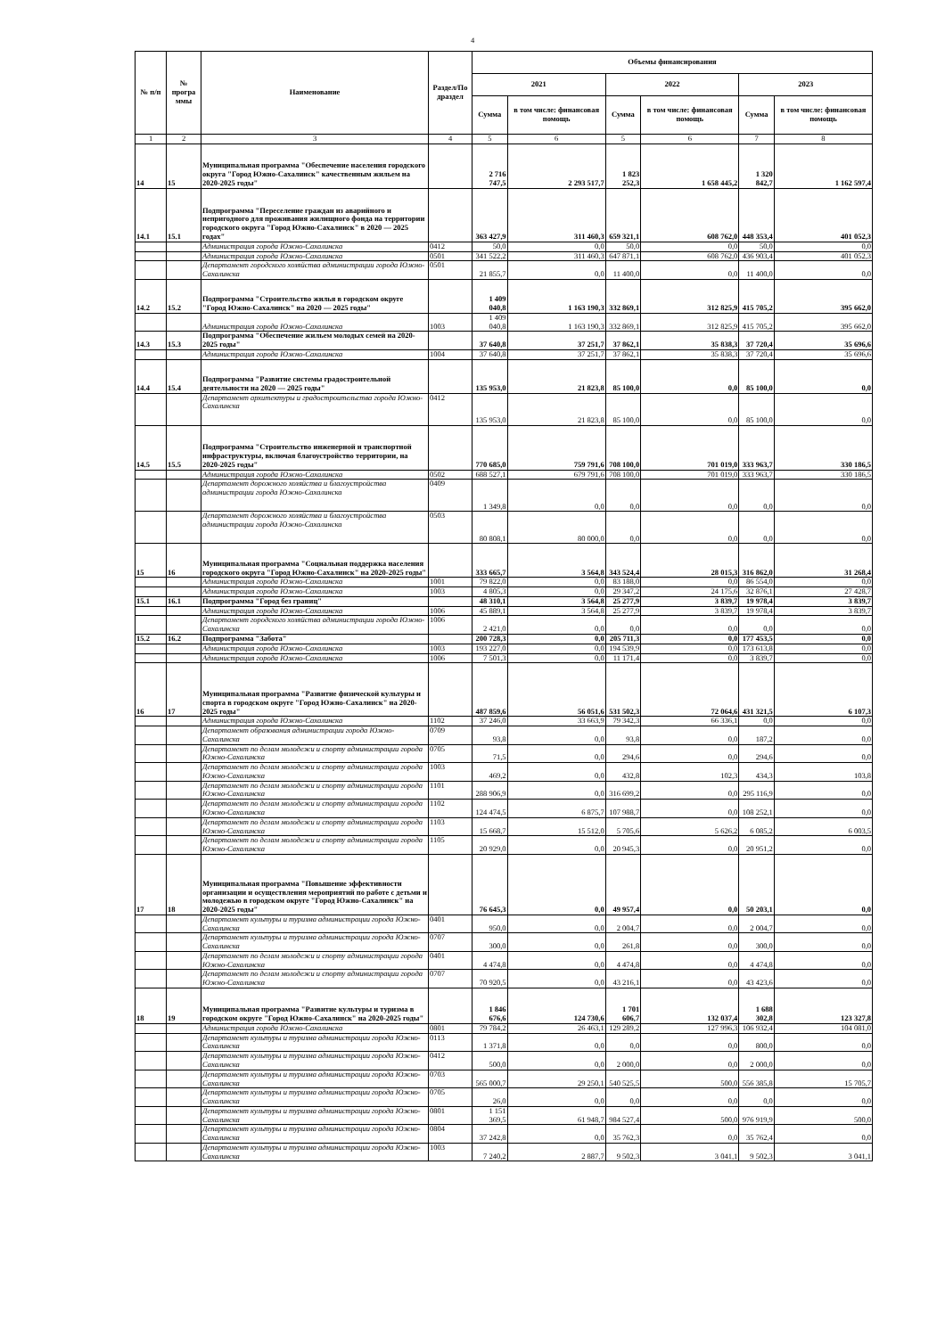4
| № п/п | № програ ммы | Наименование | Раздел/По драздел | Объемы финансирования | | | | | |
| --- | --- | --- | --- | --- | --- | --- | --- | --- | --- |
| | | | | 2021 | | 2022 | | 2023 | |
| | | | | Сумма | в том числе: финансовая помощь | Сумма | в том числе: финансовая помощь | Сумма | в том числе: финансовая помощь |
| 1 | 2 | 3 | 4 | 5 | 6 | 5 | 6 | 7 | 8 |
| 14 | 15 | Муниципальная программа "Обеспечение населения городского округа "Город Южно-Сахалинск" качественным жильем на 2020-2025 годы" | | 2 716 747,5 | 2 293 517,7 | 1 823 252,3 | 1 658 445,2 | 1 320 842,7 | 1 162 597,4 |
| 14.1 | 15.1 | Подпрограмма "Переселение граждан из аварийного и непригодного для проживания жилищного фонда на территории городского округа "Город Южно-Сахалинск" в 2020 — 2025 годах" | | 363 427,9 | 311 460,3 | 659 321,1 | 608 762,0 | 448 353,4 | 401 052,3 |
| | | Администрация города Южно-Сахалинска | 0412 | 50,0 | 0,0 | 50,0 | 0,0 | 50,0 | 0,0 |
| | | Администрация города Южно-Сахалинска | 0501 | 341 522,2 | 311 460,3 | 647 871,1 | 608 762,0 | 436 903,4 | 401 052,3 |
| | | Департамент городского хозяйства администрации города Южно-Сахалинска | 0501 | 21 855,7 | 0,0 | 11 400,0 | 0,0 | 11 400,0 | 0,0 |
| 14.2 | 15.2 | Подпрограмма "Строительство жилья в городском округе "Город Южно-Сахалинск" на 2020 — 2025 годы" | | 1 409 040,8 | 1 163 190,3 | 332 869,1 | 312 825,9 | 415 705,2 | 395 662,0 |
| | | Администрация города Южно-Сахалинска | 1003 | 1 409 040,8 | 1 163 190,3 | 332 869,1 | 312 825,9 | 415 705,2 | 395 662,0 |
| 14.3 | 15.3 | Подпрограмма "Обеспечение жильем молодых семей на 2020-2025 годы" | | 37 640,8 | 37 251,7 | 37 862,1 | 35 838,3 | 37 720,4 | 35 696,6 |
| | | Администрация города Южно-Сахалинска | 1004 | 37 640,8 | 37 251,7 | 37 862,1 | 35 838,3 | 37 720,4 | 35 696,6 |
| 14.4 | 15.4 | Подпрограмма "Развитие системы градостроительной деятельности на 2020 — 2025 годы" | | 135 953,0 | 21 823,8 | 85 100,0 | 0,0 | 85 100,0 | 0,0 |
| | | Департамент архитектуры и градостроительства города Южно-Сахалинска | 0412 | 135 953,0 | 21 823,8 | 85 100,0 | 0,0 | 85 100,0 | 0,0 |
| 14.5 | 15.5 | Подпрограмма "Строительство инженерной и транспортной инфраструктуры, включая благоустройство территории, на 2020-2025 годы" | | 770 685,0 | 759 791,6 | 708 100,0 | 701 019,0 | 333 963,7 | 330 186,5 |
| | | Администрация города Южно-Сахалинска | 0502 | 688 527,1 | 679 791,6 | 708 100,0 | 701 019,0 | 333 963,7 | 330 186,5 |
| | | Департамент дорожного хозяйства и благоустройства администрации города Южно-Сахалинска | 0409 | 1 349,8 | 0,0 | 0,0 | 0,0 | 0,0 | 0,0 |
| | | Департамент дорожного хозяйства и благоустройства администрации города Южно-Сахалинска | 0503 | 80 808,1 | 80 000,0 | 0,0 | 0,0 | 0,0 | 0,0 |
| 15 | 16 | Муниципальная программа "Социальная поддержка населения городского округа "Город Южно-Сахалинск" на 2020-2025 годы" | | 333 665,7 | 3 564,8 | 343 524,4 | 28 015,3 | 316 862,0 | 31 268,4 |
| | | Администрация города Южно-Сахалинска | 1001 | 79 822,0 | 0,0 | 83 188,0 | 0,0 | 86 554,0 | 0,0 |
| | | Администрация города Южно-Сахалинска | 1003 | 4 805,3 | 0,0 | 29 347,2 | 24 175,6 | 32 876,1 | 27 428,7 |
| 15.1 | 16.1 | Подпрограмма "Город без границ" | | 48 310,1 | 3 564,8 | 25 277,9 | 3 839,7 | 19 978,4 | 3 839,7 |
| | | Администрация города Южно-Сахалинска | 1006 | 45 889,1 | 3 564,8 | 25 277,9 | 3 839,7 | 19 978,4 | 3 839,7 |
| | | Департамент городского хозяйства администрации города Южно-Сахалинска | 1006 | 2 421,0 | 0,0 | 0,0 | 0,0 | 0,0 | 0,0 |
| 15.2 | 16.2 | Подпрограмма "Забота" | | 200 728,3 | 0,0 | 205 711,3 | 0,0 | 177 453,5 | 0,0 |
| | | Администрация города Южно-Сахалинска | 1003 | 193 227,0 | 0,0 | 194 539,9 | 0,0 | 173 613,8 | 0,0 |
| | | Администрация города Южно-Сахалинска | 1006 | 7 501,3 | 0,0 | 11 171,4 | 0,0 | 3 839,7 | 0,0 |
| 16 | 17 | Муниципальная программа "Развитие физической культуры и спорта в городском округе "Город Южно-Сахалинск" на 2020-2025 годы" | | 487 859,6 | 56 051,6 | 531 502,3 | 72 064,6 | 431 321,5 | 6 107,3 |
| | | Администрация города Южно-Сахалинска | 1102 | 37 246,0 | 33 663,9 | 79 342,3 | 66 336,1 | 0,0 | 0,0 |
| | | Департамент образования администрации города Южно-Сахалинска | 0709 | 93,8 | 0,0 | 93,8 | 0,0 | 187,2 | 0,0 |
| | | Департамент по делам молодежи и спорту администрации города Южно-Сахалинска | 0705 | 71,5 | 0,0 | 294,6 | 0,0 | 294,6 | 0,0 |
| | | Департамент по делам молодежи и спорту администрации города Южно-Сахалинска | 1003 | 469,2 | 0,0 | 432,8 | 102,3 | 434,3 | 103,8 |
| | | Департамент по делам молодежи и спорту администрации города Южно-Сахалинска | 1101 | 288 906,9 | 0,0 | 316 699,2 | 0,0 | 295 116,9 | 0,0 |
| | | Департамент по делам молодежи и спорту администрации города Южно-Сахалинска | 1102 | 124 474,5 | 6 875,7 | 107 988,7 | 0,0 | 108 252,1 | 0,0 |
| | | Департамент по делам молодежи и спорту администрации города Южно-Сахалинска | 1103 | 15 668,7 | 15 512,0 | 5 705,6 | 5 626,2 | 6 085,2 | 6 003,5 |
| | | Департамент по делам молодежи и спорту администрации города Южно-Сахалинска | 1105 | 20 929,0 | 0,0 | 20 945,3 | 0,0 | 20 951,2 | 0,0 |
| 17 | 18 | Муниципальная программа "Повышение эффективности организации и осуществления мероприятий по работе с детьми и молодежью в городском округе "Город Южно-Сахалинск" на 2020-2025 годы" | | 76 645,3 | 0,0 | 49 957,4 | 0,0 | 50 203,1 | 0,0 |
| | | Департамент культуры и туризма администрации города Южно-Сахалинска | 0401 | 950,0 | 0,0 | 2 004,7 | 0,0 | 2 004,7 | 0,0 |
| | | Департамент культуры и туризма администрации города Южно-Сахалинска | 0707 | 300,0 | 0,0 | 261,8 | 0,0 | 300,0 | 0,0 |
| | | Департамент по делам молодежи и спорту администрации города Южно-Сахалинска | 0401 | 4 474,8 | 0,0 | 4 474,8 | 0,0 | 4 474,8 | 0,0 |
| | | Департамент по делам молодежи и спорту администрации города Южно-Сахалинска | 0707 | 70 920,5 | 0,0 | 43 216,1 | 0,0 | 43 423,6 | 0,0 |
| 18 | 19 | Муниципальная программа "Развитие культуры и туризма в городском округе "Город Южно-Сахалинск" на 2020-2025 годы" | | 1 846 676,6 | 124 730,6 | 1 701 606,7 | 132 037,4 | 1 688 302,8 | 123 327,8 |
| | | Администрация города Южно-Сахалинска | 0801 | 79 784,2 | 26 463,1 | 129 289,2 | 127 996,3 | 106 932,4 | 104 081,0 |
| | | Департамент культуры и туризма администрации города Южно-Сахалинска | 0113 | 1 371,8 | 0,0 | 0,0 | 0,0 | 800,0 | 0,0 |
| | | Департамент культуры и туризма администрации города Южно-Сахалинска | 0412 | 500,0 | 0,0 | 2 000,0 | 0,0 | 2 000,0 | 0,0 |
| | | Департамент культуры и туризма администрации города Южно-Сахалинска | 0703 | 565 000,7 | 29 250,1 | 540 525,5 | 500,0 | 556 385,8 | 15 705,7 |
| | | Департамент культуры и туризма администрации города Южно-Сахалинска | 0705 | 26,0 | 0,0 | 0,0 | 0,0 | 0,0 | 0,0 |
| | | Департамент культуры и туризма администрации города Южно-Сахалинска | 0801 | 1 151 369,5 | 61 948,7 | 984 527,4 | 500,0 | 976 919,9 | 500,0 |
| | | Департамент культуры и туризма администрации города Южно-Сахалинска | 0804 | 37 242,8 | 0,0 | 35 762,3 | 0,0 | 35 762,4 | 0,0 |
| | | Департамент культуры и туризма администрации города Южно-Сахалинска | 1003 | 7 240,2 | 2 887,7 | 9 502,3 | 3 041,1 | 9 502,3 | 3 041,1 |